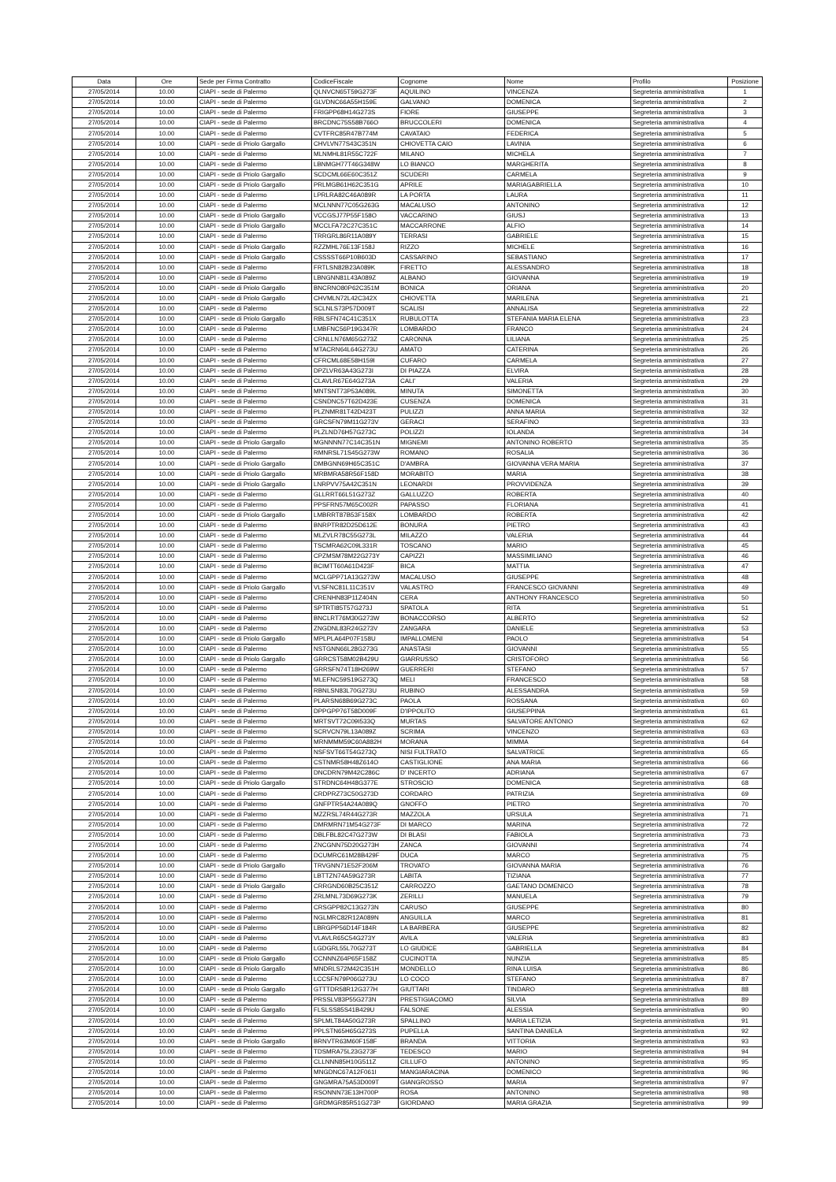| Data | Ore | Sede per Firma Contratto | CodiceFiscale | Cognome | Nome | Profilo | Posizione |
| --- | --- | --- | --- | --- | --- | --- | --- |
| 27/05/2014 | 10.00 | CIAPI - sede di Palermo | QLNVCN65T59G273F | AQUILINO | VINCENZA | Segreteria amministrativa | 1 |
| 27/05/2014 | 10.00 | CIAPI - sede di Palermo | GLVDNC66A55H159E | GALVANO | DOMENICA | Segreteria amministrativa | 2 |
| 27/05/2014 | 10.00 | CIAPI - sede di Palermo | FRIGPP68H14G273S | FIORE | GIUSEPPE | Segreteria amministrativa | 3 |
| 27/05/2014 | 10.00 | CIAPI - sede di Palermo | BRCDNC75S58B766O | BRUCCOLERI | DOMENICA | Segreteria amministrativa | 4 |
| 27/05/2014 | 10.00 | CIAPI - sede di Palermo | CVTFRC85R47B774M | CAVATAIO | FEDERICA | Segreteria amministrativa | 5 |
| 27/05/2014 | 10.00 | CIAPI - sede di Priolo Gargallo | CHVLVN77S43C351N | CHIOVETTA CAIO | LAVINIA | Segreteria amministrativa | 6 |
| 27/05/2014 | 10.00 | CIAPI - sede di Palermo | MLNMHL81R55C722F | MILANO | MICHELA | Segreteria amministrativa | 7 |
| 27/05/2014 | 10.00 | CIAPI - sede di Palermo | LBNMGH77T46G348W | LO BIANCO | MARGHERITA | Segreteria amministrativa | 8 |
| 27/05/2014 | 10.00 | CIAPI - sede di Priolo Gargallo | SCDCML66E60C351Z | SCUDERI | CARMELA | Segreteria amministrativa | 9 |
| 27/05/2014 | 10.00 | CIAPI - sede di Priolo Gargallo | PRLMGB61H62C351G | APRILE | MARIAGABRIELLA | Segreteria amministrativa | 10 |
| 27/05/2014 | 10.00 | CIAPI - sede di Palermo | LPRLRA82C46A089R | LA PORTA | LAURA | Segreteria amministrativa | 11 |
| 27/05/2014 | 10.00 | CIAPI - sede di Palermo | MCLNNN77C05G263G | MACALUSO | ANTONINO | Segreteria amministrativa | 12 |
| 27/05/2014 | 10.00 | CIAPI - sede di Priolo Gargallo | VCCGSJ77P55F158O | VACCARINO | GIUSJ | Segreteria amministrativa | 13 |
| 27/05/2014 | 10.00 | CIAPI - sede di Priolo Gargallo | MCCLFA72C27C351C | MACCARRONE | ALFIO | Segreteria amministrativa | 14 |
| 27/05/2014 | 10.00 | CIAPI - sede di Palermo | TRRGRL86R11A089Y | TERRASI | GABRIELE | Segreteria amministrativa | 15 |
| 27/05/2014 | 10.00 | CIAPI - sede di Priolo Gargallo | RZZMHL76E13F158J | RIZZO | MICHELE | Segreteria amministrativa | 16 |
| 27/05/2014 | 10.00 | CIAPI - sede di Priolo Gargallo | CSSSST66P10B603D | CASSARINO | SEBASTIANO | Segreteria amministrativa | 17 |
| 27/05/2014 | 10.00 | CIAPI - sede di Palermo | FRTLSN82B23A089K | FIRETTO | ALESSANDRO | Segreteria amministrativa | 18 |
| 27/05/2014 | 10.00 | CIAPI - sede di Palermo | LBNGNN81L43A089Z | ALBANO | GIOVANNA | Segreteria amministrativa | 19 |
| 27/05/2014 | 10.00 | CIAPI - sede di Priolo Gargallo | BNCRNO80P62C351M | BONICA | ORIANA | Segreteria amministrativa | 20 |
| 27/05/2014 | 10.00 | CIAPI - sede di Priolo Gargallo | CHVMLN72L42C342X | CHIOVETTA | MARILENA | Segreteria amministrativa | 21 |
| 27/05/2014 | 10.00 | CIAPI - sede di Palermo | SCLNLS73P57D009T | SCALISI | ANNALISA | Segreteria amministrativa | 22 |
| 27/05/2014 | 10.00 | CIAPI - sede di Priolo Gargallo | RBLSFN74C41C351X | RUBULOTTA | STEFANIA MARIA ELENA | Segreteria amministrativa | 23 |
| 27/05/2014 | 10.00 | CIAPI - sede di Palermo | LMBFNC56P19G347R | LOMBARDO | FRANCO | Segreteria amministrativa | 24 |
| 27/05/2014 | 10.00 | CIAPI - sede di Palermo | CRNLLN76M65G273Z | CARONNA | LILIANA | Segreteria amministrativa | 25 |
| 27/05/2014 | 10.00 | CIAPI - sede di Palermo | MTACRN64L64G273U | AMATO | CATERINA | Segreteria amministrativa | 26 |
| 27/05/2014 | 10.00 | CIAPI - sede di Palermo | CFRCML68E58H159I | CUFARO | CARMELA | Segreteria amministrativa | 27 |
| 27/05/2014 | 10.00 | CIAPI - sede di Palermo | DPZLVR63A43G273I | DI PIAZZA | ELVIRA | Segreteria amministrativa | 28 |
| 27/05/2014 | 10.00 | CIAPI - sede di Palermo | CLAVLR67E64G273A | CALI' | VALERIA | Segreteria amministrativa | 29 |
| 27/05/2014 | 10.00 | CIAPI - sede di Palermo | MNTSNT73P53A089L | MINUTA | SIMONETTA | Segreteria amministrativa | 30 |
| 27/05/2014 | 10.00 | CIAPI - sede di Palermo | CSNDNC57T62D423E | CUSENZA | DOMENICA | Segreteria amministrativa | 31 |
| 27/05/2014 | 10.00 | CIAPI - sede di Palermo | PLZNMR81T42D423T | PULIZZI | ANNA MARIA | Segreteria amministrativa | 32 |
| 27/05/2014 | 10.00 | CIAPI - sede di Palermo | GRCSFN79M11G273V | GERACI | SERAFINO | Segreteria amministrativa | 33 |
| 27/05/2014 | 10.00 | CIAPI - sede di Palermo | PLZLND76H57G273C | POLIZZI | IOLANDA | Segreteria amministrativa | 34 |
| 27/05/2014 | 10.00 | CIAPI - sede di Priolo Gargallo | MGNNNN77C14C351N | MIGNEMI | ANTONINO ROBERTO | Segreteria amministrativa | 35 |
| 27/05/2014 | 10.00 | CIAPI - sede di Palermo | RMNRSL71S45G273W | ROMANO | ROSALIA | Segreteria amministrativa | 36 |
| 27/05/2014 | 10.00 | CIAPI - sede di Priolo Gargallo | DMBGNN69H65C351C | D'AMBRA | GIOVANNA VERA MARIA | Segreteria amministrativa | 37 |
| 27/05/2014 | 10.00 | CIAPI - sede di Priolo Gargallo | MRBMRA58R56F158D | MORABITO | MARIA | Segreteria amministrativa | 38 |
| 27/05/2014 | 10.00 | CIAPI - sede di Priolo Gargallo | LNRPVV75A42C351N | LEONARDI | PROVVIDENZA | Segreteria amministrativa | 39 |
| 27/05/2014 | 10.00 | CIAPI - sede di Palermo | GLLRRT66L51G273Z | GALLUZZO | ROBERTA | Segreteria amministrativa | 40 |
| 27/05/2014 | 10.00 | CIAPI - sede di Palermo | PPSFRN57M65C002R | PAPASSO | FLORIANA | Segreteria amministrativa | 41 |
| 27/05/2014 | 10.00 | CIAPI - sede di Priolo Gargallo | LMBRRT87B53F158X | LOMBARDO | ROBERTA | Segreteria amministrativa | 42 |
| 27/05/2014 | 10.00 | CIAPI - sede di Palermo | BNRPTR82D25D612E | BONURA | PIETRO | Segreteria amministrativa | 43 |
| 27/05/2014 | 10.00 | CIAPI - sede di Palermo | MLZVLR78C55G273L | MILAZZO | VALERIA | Segreteria amministrativa | 44 |
| 27/05/2014 | 10.00 | CIAPI - sede di Palermo | TSCMRA62C09L331R | TOSCANO | MARIO | Segreteria amministrativa | 45 |
| 27/05/2014 | 10.00 | CIAPI - sede di Palermo | CPZMSM78M22G273Y | CAPIZZI | MASSIMILIANO | Segreteria amministrativa | 46 |
| 27/05/2014 | 10.00 | CIAPI - sede di Palermo | BCIMTT60A61D423F | BICA | MATTIA | Segreteria amministrativa | 47 |
| 27/05/2014 | 10.00 | CIAPI - sede di Palermo | MCLGPP71A13G273W | MACALUSO | GIUSEPPE | Segreteria amministrativa | 48 |
| 27/05/2014 | 10.00 | CIAPI - sede di Priolo Gargallo | VLSFNC81L11C351V | VALASTRO | FRANCESCO GIOVANNI | Segreteria amministrativa | 49 |
| 27/05/2014 | 10.00 | CIAPI - sede di Palermo | CRENHN83P11Z404N | CERA | ANTHONY FRANCESCO | Segreteria amministrativa | 50 |
| 27/05/2014 | 10.00 | CIAPI - sede di Palermo | SPTRTI85T57G273J | SPATOLA | RITA | Segreteria amministrativa | 51 |
| 27/05/2014 | 10.00 | CIAPI - sede di Palermo | BNCLRT76M30G273W | BONACCORSO | ALBERTO | Segreteria amministrativa | 52 |
| 27/05/2014 | 10.00 | CIAPI - sede di Palermo | ZNGDNL83R24G273V | ZANGARA | DANIELE | Segreteria amministrativa | 53 |
| 27/05/2014 | 10.00 | CIAPI - sede di Priolo Gargallo | MPLPLA64P07F158U | IMPALLOMENI | PAOLO | Segreteria amministrativa | 54 |
| 27/05/2014 | 10.00 | CIAPI - sede di Palermo | NSTGNN66L28G273G | ANASTASI | GIOVANNI | Segreteria amministrativa | 55 |
| 27/05/2014 | 10.00 | CIAPI - sede di Priolo Gargallo | GRRCST58M02B429U | GIARRUSSO | CRISTOFORO | Segreteria amministrativa | 56 |
| 27/05/2014 | 10.00 | CIAPI - sede di Palermo | GRRSFN74T18H269W | GUERRERI | STEFANO | Segreteria amministrativa | 57 |
| 27/05/2014 | 10.00 | CIAPI - sede di Palermo | MLEFNC59S19G273Q | MELI | FRANCESCO | Segreteria amministrativa | 58 |
| 27/05/2014 | 10.00 | CIAPI - sede di Palermo | RBNLSN83L70G273U | RUBINO | ALESSANDRA | Segreteria amministrativa | 59 |
| 27/05/2014 | 10.00 | CIAPI - sede di Palermo | PLARSN68B69G273C | PAOLA | ROSSANA | Segreteria amministrativa | 60 |
| 27/05/2014 | 10.00 | CIAPI - sede di Palermo | DPPGPP76T58D009F | D'IPPOLITO | GIUSEPPINA | Segreteria amministrativa | 61 |
| 27/05/2014 | 10.00 | CIAPI - sede di Palermo | MRTSVT72C09I533Q | MURTAS | SALVATORE ANTONIO | Segreteria amministrativa | 62 |
| 27/05/2014 | 10.00 | CIAPI - sede di Palermo | SCRVCN79L13A089Z | SCRIMA | VINCENZO | Segreteria amministrativa | 63 |
| 27/05/2014 | 10.00 | CIAPI - sede di Palermo | MRNMMM59C60A882H | MORANA | MIMMA | Segreteria amministrativa | 64 |
| 27/05/2014 | 10.00 | CIAPI - sede di Palermo | NSFSVT66T54G273Q | NISI FULTRATO | SALVATRICE | Segreteria amministrativa | 65 |
| 27/05/2014 | 10.00 | CIAPI - sede di Palermo | CSTNMR58H48Z614O | CASTIGLIONE | ANA MARIA | Segreteria amministrativa | 66 |
| 27/05/2014 | 10.00 | CIAPI - sede di Palermo | DNCDRN79M42C286C | D' INCERTO | ADRIANA | Segreteria amministrativa | 67 |
| 27/05/2014 | 10.00 | CIAPI - sede di Priolo Gargallo | STRDNC64H48G377E | STROSCIO | DOMENICA | Segreteria amministrativa | 68 |
| 27/05/2014 | 10.00 | CIAPI - sede di Palermo | CRDPRZ73C50G273D | CORDARO | PATRIZIA | Segreteria amministrativa | 69 |
| 27/05/2014 | 10.00 | CIAPI - sede di Palermo | GNFPTR54A24A089Q | GNOFFO | PIETRO | Segreteria amministrativa | 70 |
| 27/05/2014 | 10.00 | CIAPI - sede di Palermo | MZZRSL74R44G273R | MAZZOLA | URSULA | Segreteria amministrativa | 71 |
| 27/05/2014 | 10.00 | CIAPI - sede di Palermo | DMRMRN71M54G273F | DI MARCO | MARINA | Segreteria amministrativa | 72 |
| 27/05/2014 | 10.00 | CIAPI - sede di Palermo | DBLFBL82C47G273W | DI BLASI | FABIOLA | Segreteria amministrativa | 73 |
| 27/05/2014 | 10.00 | CIAPI - sede di Palermo | ZNCGNN75D20G273H | ZANCA | GIOVANNI | Segreteria amministrativa | 74 |
| 27/05/2014 | 10.00 | CIAPI - sede di Palermo | DCUMRC61M28B429F | DUCA | MARCO | Segreteria amministrativa | 75 |
| 27/05/2014 | 10.00 | CIAPI - sede di Priolo Gargallo | TRVGNN71E52F206M | TROVATO | GIOVANNA MARIA | Segreteria amministrativa | 76 |
| 27/05/2014 | 10.00 | CIAPI - sede di Palermo | LBTTZN74A59G273R | LABITA | TIZIANA | Segreteria amministrativa | 77 |
| 27/05/2014 | 10.00 | CIAPI - sede di Priolo Gargallo | CRRGND60B25C351Z | CARROZZO | GAETANO DOMENICO | Segreteria amministrativa | 78 |
| 27/05/2014 | 10.00 | CIAPI - sede di Palermo | ZRLMNL73D69G273K | ZERILLI | MANUELA | Segreteria amministrativa | 79 |
| 27/05/2014 | 10.00 | CIAPI - sede di Palermo | CRSGPP82C13G273N | CARUSO | GIUSEPPE | Segreteria amministrativa | 80 |
| 27/05/2014 | 10.00 | CIAPI - sede di Palermo | NGLMRC82R12A089N | ANGUILLA | MARCO | Segreteria amministrativa | 81 |
| 27/05/2014 | 10.00 | CIAPI - sede di Palermo | LBRGPP56D14F184R | LA BARBERA | GIUSEPPE | Segreteria amministrativa | 82 |
| 27/05/2014 | 10.00 | CIAPI - sede di Palermo | VLAVLR65C54G273Y | AVILA | VALERIA | Segreteria amministrativa | 83 |
| 27/05/2014 | 10.00 | CIAPI - sede di Palermo | LGDGRL55L70G273T | LO GIUDICE | GABRIELLA | Segreteria amministrativa | 84 |
| 27/05/2014 | 10.00 | CIAPI - sede di Priolo Gargallo | CCNNNZ64P65F158Z | CUCINOTTA | NUNZIA | Segreteria amministrativa | 85 |
| 27/05/2014 | 10.00 | CIAPI - sede di Priolo Gargallo | MNDRLS72M42C351H | MONDELLO | RINA LUISA | Segreteria amministrativa | 86 |
| 27/05/2014 | 10.00 | CIAPI - sede di Palermo | LCCSFN79P06G273U | LO COCO | STEFANO | Segreteria amministrativa | 87 |
| 27/05/2014 | 10.00 | CIAPI - sede di Priolo Gargallo | GTTTDR58R12G377H | GIUTTARI | TINDARO | Segreteria amministrativa | 88 |
| 27/05/2014 | 10.00 | CIAPI - sede di Palermo | PRSSLV83P55G273N | PRESTIGIACOMO | SILVIA | Segreteria amministrativa | 89 |
| 27/05/2014 | 10.00 | CIAPI - sede di Priolo Gargallo | FLSLSS85S41B429U | FALSONE | ALESSIA | Segreteria amministrativa | 90 |
| 27/05/2014 | 10.00 | CIAPI - sede di Palermo | SPLMLT84A50G273R | SPALLINO | MARIA LETIZIA | Segreteria amministrativa | 91 |
| 27/05/2014 | 10.00 | CIAPI - sede di Palermo | PPLSTN65H65G273S | PUPELLA | SANTINA DANIELA | Segreteria amministrativa | 92 |
| 27/05/2014 | 10.00 | CIAPI - sede di Priolo Gargallo | BRNVTR63M60F158F | BRANDA | VITTORIA | Segreteria amministrativa | 93 |
| 27/05/2014 | 10.00 | CIAPI - sede di Palermo | TDSMRA75L23G273F | TEDESCO | MARIO | Segreteria amministrativa | 94 |
| 27/05/2014 | 10.00 | CIAPI - sede di Palermo | CLLNNN85H10G511Z | CILLUFO | ANTONINO | Segreteria amministrativa | 95 |
| 27/05/2014 | 10.00 | CIAPI - sede di Palermo | MNGDNC67A12F061I | MANGIARACINA | DOMENICO | Segreteria amministrativa | 96 |
| 27/05/2014 | 10.00 | CIAPI - sede di Palermo | GNGMRA75A53D009T | GIANGROSSO | MARIA | Segreteria amministrativa | 97 |
| 27/05/2014 | 10.00 | CIAPI - sede di Palermo | RSONNN73E13H700P | ROSA | ANTONINO | Segreteria amministrativa | 98 |
| 27/05/2014 | 10.00 | CIAPI - sede di Palermo | GRDMGR85R51G273P | GIORDANO | MARIA GRAZIA | Segreteria amministrativa | 99 |